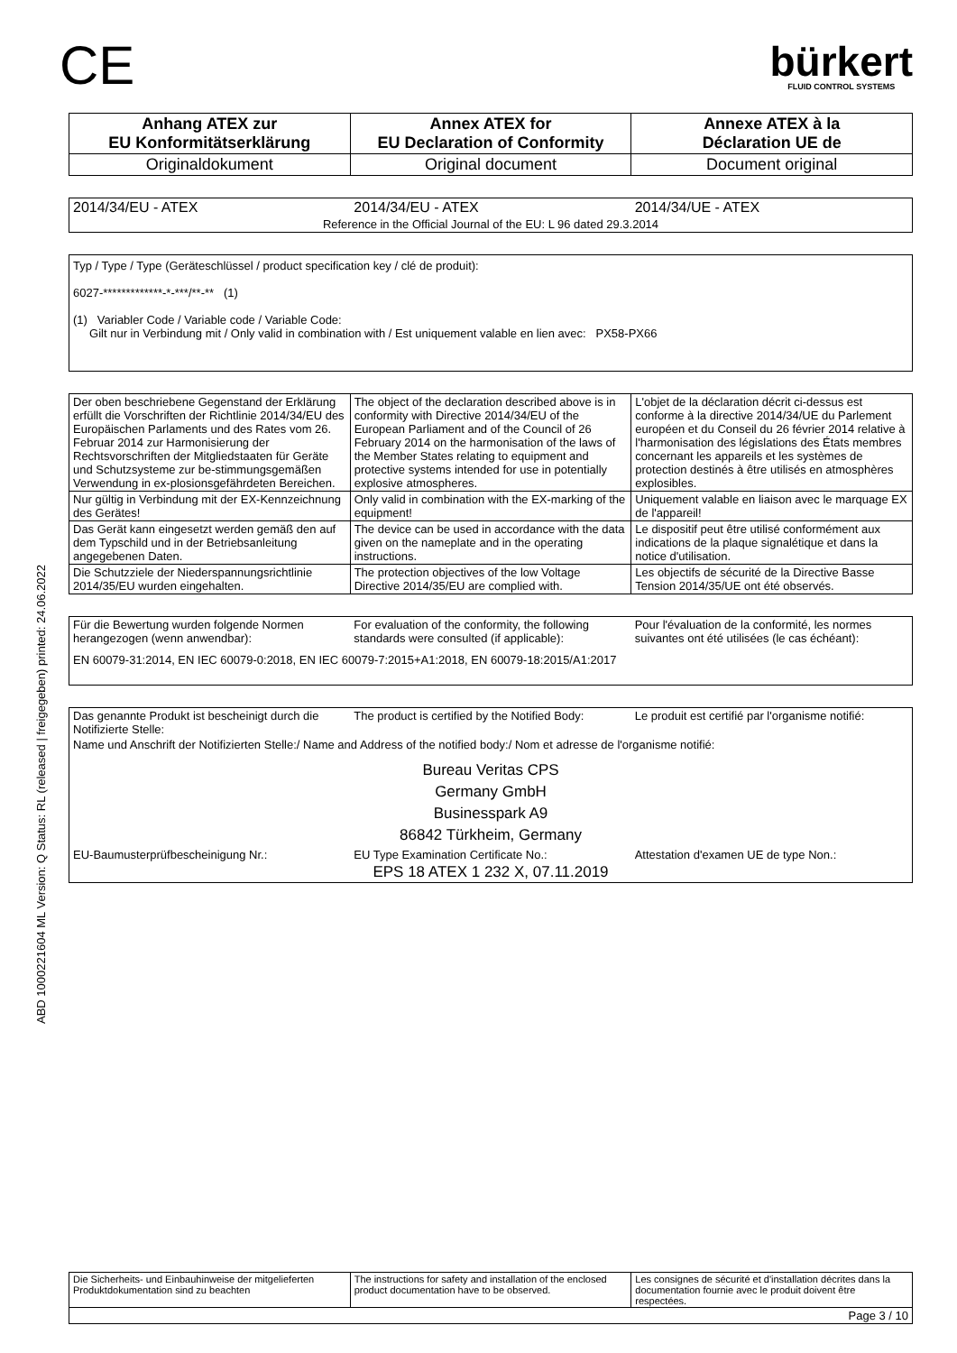ABD 1000221604 ML Version: Q Status: RL (released | freigegeben) printed: 24.06.2022
CE
bürkert
FLUID CONTROL SYSTEMS
| Anhang ATEX zur EU Konformitätserklärung | Annex ATEX for EU Declaration of Conformity | Annexe ATEX à la Déclaration UE de |
| Originaldokument | Original document | Document original |
| 2014/34/EU - ATEX | 2014/34/EU - ATEX | 2014/34/UE - ATEX |
| Reference in the Official Journal of the EU: L 96 dated 29.3.2014 | | |
Typ / Type / Type (Geräteschlüssel / product specification key / clé de produit):
6027-*************-*-***/**-** (1)
(1) Variabler Code / Variable code / Variable Code:
Gilt nur in Verbindung mit / Only valid in combination with / Est uniquement valable en lien avec: PX58-PX66
| Der oben beschriebene Gegenstand der Erklärung erfüllt die Vorschriften der Richtlinie 2014/34/EU des Europäischen Parlaments und des Rates vom 26. Februar 2014 zur Harmonisierung der Rechtsvorschriften der Mitgliedstaaten für Geräte und Schutzsysteme zur be-stimmungsgemäßen Verwendung in ex-plosionsgefährdeten Bereichen. | The object of the declaration described above is in conformity with Directive 2014/34/EU of the European Parliament and of the Council of 26 February 2014 on the harmonisation of the laws of the Member States relating to equipment and protective systems intended for use in potentially explosive atmospheres. | L'objet de la déclaration décrit ci-dessus est conforme à la directive 2014/34/UE du Parlement européen et du Conseil du 26 février 2014 relative à l'harmonisation des législations des États membres concernant les appareils et les systèmes de protection destinés à être utilisés en atmosphères explosibles. |
| Nur gültig in Verbindung mit der EX-Kennzeichnung des Gerätes! | Only valid in combination with the EX-marking of the equipment! | Uniquement valable en liaison avec le marquage EX de l'appareil! |
| Das Gerät kann eingesetzt werden gemäß den auf dem Typschild und in der Betriebsanleitung angegebenen Daten. | The device can be used in accordance with the data given on the nameplate and in the operating instructions. | Le dispositif peut être utilisé conformément aux indications de la plaque signalétique et dans la notice d'utilisation. |
| Die Schutzziele der Niederspannungsrichtlinie 2014/35/EU wurden eingehalten. | The protection objectives of the low Voltage Directive 2014/35/EU are complied with. | Les objectifs de sécurité de la Directive Basse Tension 2014/35/UE ont été observés. |
| Für die Bewertung wurden folgende Normen herangezogen (wenn anwendbar): | For evaluation of the conformity, the following standards were consulted (if applicable): | Pour l'évaluation de la conformité, les normes suivantes ont été utilisées (le cas échéant): |
| EN 60079-31:2014, EN IEC 60079-0:2018, EN IEC 60079-7:2015+A1:2018, EN 60079-18:2015/A1:2017 | | |
| Das genannte Produkt ist bescheinigt durch die Notifizierte Stelle: | The product is certified by the Notified Body: | Le produit est certifié par l'organisme notifié: |
| Name und Anschrift der Notifizierten Stelle:/ Name and Address of the notified body:/ Nom et adresse de l'organisme notifié: | | |
| Bureau Veritas CPS Germany GmbH Businesspark A9 86842 Türkheim, Germany | | |
| EU-Baumusterprüfbescheinigung Nr.: | EU Type Examination Certificate No.: | Attestation d'examen UE de type Non.: |
| EPS 18 ATEX 1 232 X, 07.11.2019 | | |
| Die Sicherheits- und Einbauhinweise der mitgelieferten Produktdokumentation sind zu beachten | The instructions for safety and installation of the enclosed product documentation have to be observed. | Les consignes de sécurité et d'installation décrites dans la documentation fournie avec le produit doivent être respectées. |
| Page 3 / 10 | | |